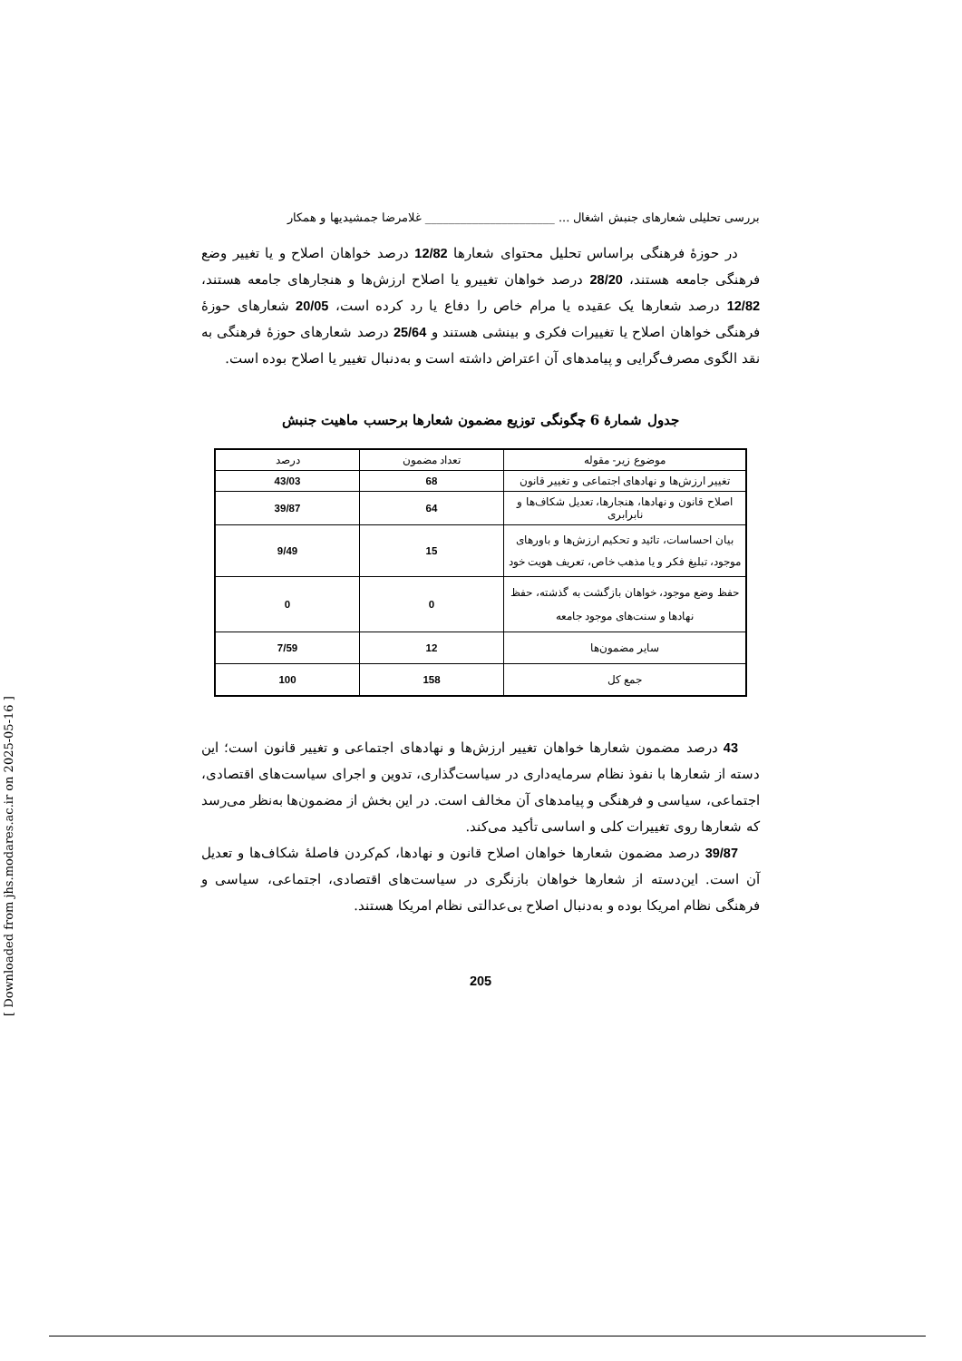بررسی تحلیلی شعارهای جنبش اشغال ... ______________________ غلامرضا جمشیدیها و همکار
در حوزهٔ فرهنگی براساس تحلیل محتوای شعارها 12/82 درصد خواهان اصلاح و یا تغییر وضع فرهنگی جامعه هستند، 28/20 درصد خواهان تغییرو یا اصلاح ارزش‌ها و هنجارهای جامعه هستند، 12/82 درصد شعارها یک عقیده یا مرام خاص را دفاع یا رد کرده است، 20/05 شعارهای حوزهٔ فرهنگی خواهان اصلاح یا تغییرات فکری و بینشی هستند و 25/64 درصد شعارهای حوزهٔ فرهنگی به نقد الگوی مصرف‌گرایی و پیامدهای آن اعتراض داشته است و به‌دنبال تغییر یا اصلاح بوده است.
جدول شمارهٔ 6 چگونگی توزیع مضمون شعارها برحسب ماهیت جنبش
| موضوع زیر- مقوله | تعداد مضمون | درصد |
| --- | --- | --- |
| تغییر ارزش‌ها و نهادهای اجتماعی و تغییر قانون | 68 | 43/03 |
| اصلاح قانون و نهادها، هنجارها، تعدیل شکاف‌ها و نابرابری | 64 | 39/87 |
| بیان احساسات، تائید و تحکیم ارزش‌ها و باورهای موجود، تبلیغ فکر و یا مذهب خاص، تعریف هویت خود | 15 | 9/49 |
| حفظ وضع موجود، خواهان بازگشت به گذشته، حفظ نهادها و سنت‌های موجود جامعه | 0 | 0 |
| سایر مضمون‌ها | 12 | 7/59 |
| جمع کل | 158 | 100 |
43 درصد مضمون شعارها خواهان تغییر ارزش‌ها و نهادهای اجتماعی و تغییر قانون است؛ این دسته از شعارها با نفوذ نظام سرمایه‌داری در سیاست‌گذاری، تدوین و اجرای سیاست‌های اقتصادی، اجتماعی، سیاسی و فرهنگی و پیامدهای آن مخالف است. در این بخش از مضمون‌ها به‌نظر می‌رسد که شعارها روی تغییرات کلی و اساسی تأکید می‌کند.
39/87 درصد مضمون شعارها خواهان اصلاح قانون و نهادها، کم‌کردن فاصلهٔ شکاف‌ها و تعدیل آن است. این‌دسته از شعارها خواهان بازنگری در سیاست‌های اقتصادی، اجتماعی، سیاسی و فرهنگی نظام امریکا بوده و به‌دنبال اصلاح بی‌عدالتی نظام امریکا هستند.
205
[ Downloaded from jhs.modares.ac.ir on 2025-05-16 ]